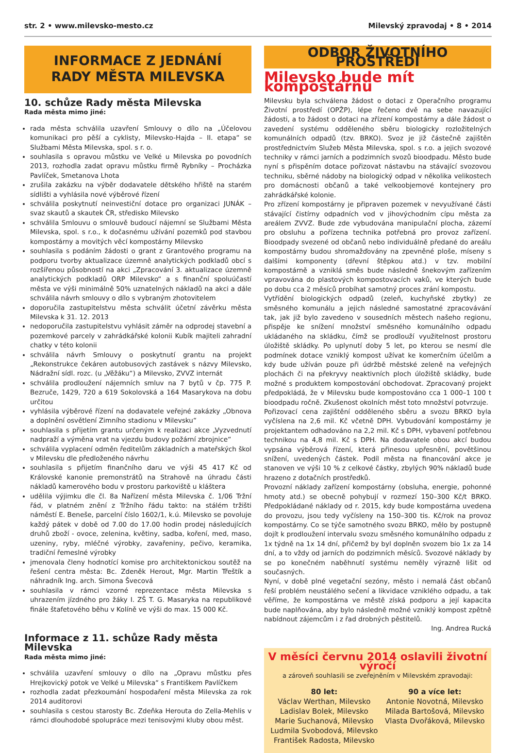str. 2 • www.milevsko-mesto.cz Milevský zpravodaj • 8 • 2014
INFORMACE Z JEDNÁNÍ
RADY MĚSTA MILEVSKA
10. schůze Rady města Milevska
Rada města mimo jiné:
rada města schválila uzavření Smlouvy o dílo na „Účelovou komunikaci pro pěší a cyklisty, Milevsko-Hajda – II. etapa“ se Službami Města Milevska, spol. s r. o.
souhlasila s opravou můstku ve Velké u Milevska po povodních 2013, rozhodla zadat opravu můstku firmě Rybníky – Procházka Pavlíček, Smetanova Lhota
zrušila zakázku na výběr dodavatele dětského hřiště na starém sídlišti a vyhlásila nové výběrové řízení
schválila poskytnutí neinvestiční dotace pro organizaci JUNÁK – svaz skautů a skautek ČR, středisko Milevsko
schválila Smlouvu o smlouvě budoucí nájemní se Službami Města Milevska, spol. s r.o., k dočasnému užívání pozemků pod stavbou kompostárny a movitých věcí kompostárny Milevsko
souhlasila s podáním žádosti o grant z Grantového programu na podporu tvorby aktualizace územně analytických podkladů obcí s rozšířenou působností na akci „Zpracování 3. aktualizace územně analytických podkladů ORP Milevsko“ a s finanční spoluúčastí města ve výši minimálně 50% uznatelných nákladů na akci a dále schválila návrh smlouvy o dílo s vybraným zhotovitelem
doporučila zastupitelstvu města schválit účetní závěrku města Milevska k 31. 12. 2013
nedoporučila zastupitelstvu vyhlásit záměr na odprodej stavební a pozemkové parcely v zahrádkářské kolonii Kubík majiteli zahradní chatky v této kolonii
schválila návrh Smlouvy o poskytnutí grantu na projekt „Rekonstrukce čekáren autobusových zastávek s názvy Milevsko, Nádražní sídl. rozc. (u „Věžáku“) a Milevsko, ZVVZ internát
schválila prodloužení nájemních smluv na 7 bytů v čp. 775 P. Bezruče, 1429, 720 a 619 Sokolovská a 164 Masarykova na dobu určitou
vyhlásila výběrové řízení na dodavatele veřejné zakázky „Obnova a doplnění osvětlení Zimního stadionu v Milevsku“
souhlasila s přijetím grantu určeným k realizaci akce „Vyzvednutí nadpraží a výměna vrat na vjezdu budovy požární zbrojnice“
schválila vyplacení odměn ředitelům základních a mateřských škol v Milevsku dle předloženého návrhu
souhlasila s přijetím finančního daru ve výši 45 417 Kč od Královské kanonie premonstrátů na Strahově na úhradu části nákladů kamerového bodu v prostoru parkoviště u kláštera
udělila výjimku dle čl. 8a Nařízení města Milevska č. 1/06 Tržní řád, v platném znění z Tržního řádu takto: na stálém tržišti náměstí E. Beneše, parcelní číslo 1602/1, k.ú. Milevsko se povoluje každý pátek v době od 7.00 do 17.00 hodin prodej následujících druhů zboží - ovoce, zelenina, květiny, sadba, koření, med, maso, uzeniny, ryby, mléčné výrobky, zavařeniny, pečivo, keramika, tradiční řemeslné výrobky
jmenovala členy hodnotící komise pro architektonickou soutěž na řešení centra města: Bc. Zdeněk Herout, Mgr. Martin Třeštík a náhradník Ing. arch. Simona Švecová
souhlasila v rámci vzorné reprezentace města Milevska s uhrazením jízdného pro žáky I. ZŠ T. G. Masaryka na republikové finále štafetového běhu v Kolíně ve výši do max. 15 000 Kč.
Informace z 11. schůze Rady města Milevska
Rada města mimo jiné:
schválila uzavření smlouvy o dílo na „Opravu můstku přes Hrejkovický potok ve Velké u Milevska“ s Františkem Pavlíčkem
rozhodla zadat přezkoumání hospodaření města Milevska za rok 2014 auditorovi
souhlasila s cestou starosty Bc. Zdeňka Herouta do Zella-Mehlis v rámci dlouhodobé spolupráce mezi tenisovými kluby obou měst.
ODBOR ŽIVOTNÍHO PROSTŘEDÍ
Milevsko bude mít kompostárnu
Milevsku byla schválena žádost o dotaci z Operačního programu Životní prostředí (OPŽP), lépe řečeno dvě na sebe navazující žádosti, a to žádost o dotaci na zřízení kompostárny a dále žádost o zavedení systému odděleného sběru biologicky rozložitelných komunálních odpadů (tzv. BRKO). Svoz je již částečně zajištěn prostřednictvím Služeb Města Milevska, spol. s r.o. a jejich svozové techniky v rámci jarních a podzimních svozů bioodpadu. Město bude nyní s přispěním dotace pořizovat nástavbu na stávající svozovou techniku, sběrné nádoby na biologický odpad v několika velikostech pro domácnosti občanů a také velkoobjemové kontejnery pro zahrádkářské kolonie.
Pro zřízení kompostárny je připraven pozemek v nevyužívané části stávající čistírny odpadních vod v jihovýchodním cípu města za areálem ZVVZ. Bude zde vybudována manipulační plocha, zázemí pro obsluhu a pořízena technika potřebná pro provoz zařízení. Bioodpady svezené od občanů nebo individuálně předané do areálu kompostárny budou shromažďovány na zpevněné ploše, míseny s dalšími komponenty (dřevní štěpkou atd.) v tzv. mobilní kompostárně a vzniklá směs bude následně šnekovým zařízením vpravována do plastových kompostovacích vaků, ve kterých bude po dobu cca 2 měsíců probíhat samotný proces zrání kompostu.
Vytřídění biologických odpadů (zeleň, kuchyňské zbytky) ze směsného komunálu a jejich následné samostatné zpracovávání tak, jak již bylo zavedeno v sousedních městech našeho regionu, přispěje ke snížení množství směsného komunálního odpadu ukládaného na skládku, čímž se prodlouží využitelnost prostoru úložiště skládky. Po uplynutí doby 5 let, po kterou se nesmí dle podmínek dotace vzniklý kompost užívat ke komerčním účelům a kdy bude užíván pouze při údržbě městské zeleně na veřejných plochách či na překryvy neaktivních ploch úložiště skládky, bude možné s produktem kompostování obchodovat. Zpracovaný projekt předpokládá, že v Milevsku bude kompostováno cca 1 000–1 100 t bioodpadu ročně. Zkušenost okolních měst toto množství potvrzuje.
Pořizovací cena zajištění odděleného sběru a svozu BRKO byla vyčíslena na 2,6 mil. Kč včetně DPH. Vybudování kompostárny je projektantem odhadováno na 2,2 mil. Kč s DPH, vybavení potřebnou technikou na 4,8 mil. Kč s DPH. Na dodavatele obou akcí budou vypsána výběrová řízení, která přinesou upřesnění, povětšinou snížení, uvedených částek. Podíl města na financování akce je stanoven ve výši 10 % z celkové částky, zbylých 90% nákladů bude hrazeno z dotačních prostředků.
Provozní náklady zařízení kompostárny (obsluha, energie, pohonné hmoty atd.) se obecně pohybují v rozmezí 150–300 Kč/t BRKO. Předpokládané náklady od r. 2015, kdy bude kompostárna uvedena do provozu, jsou tedy vyčísleny na 150–300 tis. Kč/rok na provoz kompostárny. Co se týče samotného svozu BRKO, mělo by postupně dojít k prodloužení intervalu svozu směsného komunálního odpadu z 1x týdně na 1x 14 dní, přičemž by byl doplněn svozem bio 1x za 14 dní, a to vždy od jarních do podzimních měsíců. Svozové náklady by se po konečném naběhnutí systému neměly výrazně lišit od současných.
Nyní, v době plné vegetační sezóny, město i nemalá část občanů řeší problém neustálého sečení a likvidace vzniklého odpadu, a tak věříme, že kompostárna ve městě získá podporu a její kapacita bude naplňována, aby bylo následně možné vzniklý kompost zpětně nabídnout zájemcům i z řad drobných pěstitelů.
Ing. Andrea Rucká
V měsíci červnu 2014 oslavili životní výročí
a zároveň souhlasili se zveřejněním v Milevském zpravodaji:
80 let:
Václav Werthan, Milevsko
Ladislav Bolek, Milevsko
Marie Suchanová, Milevsko
Ludmila Svobodová, Milevsko
František Radosta, Milevsko
90 a více let:
Antonie Novotná, Milevsko
Milada Bartošová, Milevsko
Vlasta Dvořáková, Milevsko